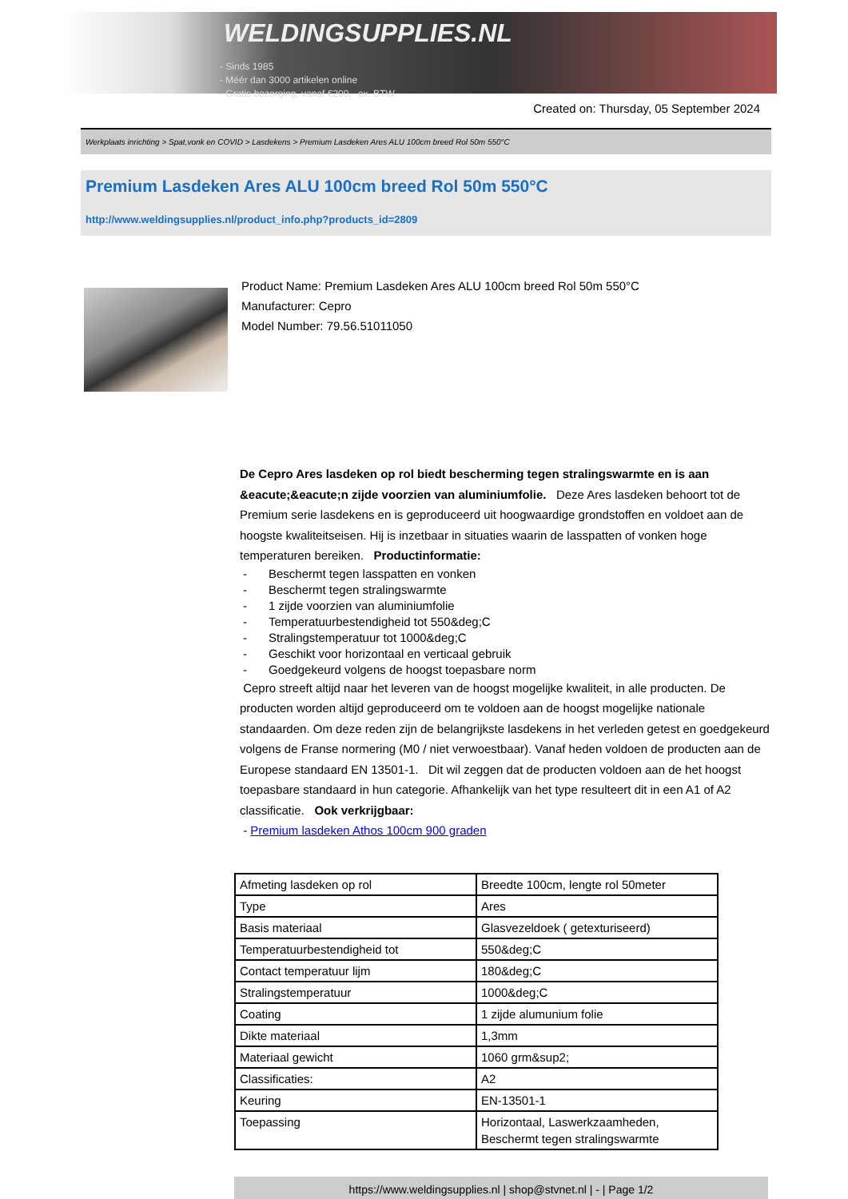WELDINGSUPPLIES.NL
- Sinds 1985
- Méér dan 3000 artikelen online
- Gratis bezorging, vanaf €200,--ex. BTW
Created on: Thursday, 05 September 2024
Werkplaats inrichting > Spat,vonk en COVID > Lasdekens > Premium Lasdeken Ares ALU 100cm breed Rol 50m 550°C
Premium Lasdeken Ares ALU 100cm breed Rol 50m 550°C
http://www.weldingsupplies.nl/product_info.php?products_id=2809
Product Name: Premium Lasdeken Ares ALU 100cm breed Rol 50m 550°C
Manufacturer: Cepro
Model Number: 79.56.51011050
De Cepro Ares lasdeken op rol biedt bescherming tegen stralingswarmte en is aan &eacute;&eacute;n zijde voorzien van aluminiumfolie. Deze Ares lasdeken behoort tot de Premium serie lasdekens en is geproduceerd uit hoogwaardige grondstoffen en voldoet aan de hoogste kwaliteitseisen. Hij is inzetbaar in situaties waarin de lasspatten of vonken hoge temperaturen bereiken. Productinformatie:
- Beschermt tegen lasspatten en vonken
- Beschermt tegen stralingswarmte
- 1 zijde voorzien van aluminiumfolie
- Temperatuurbestendigheid tot 550&deg;C
- Stralingstemperatuur tot 1000&deg;C
- Geschikt voor horizontaal en verticaal gebruik
- Goedgekeurd volgens de hoogst toepasbare norm
Cepro streeft altijd naar het leveren van de hoogst mogelijke kwaliteit, in alle producten. De producten worden altijd geproduceerd om te voldoen aan de hoogst mogelijke nationale standaarden. Om deze reden zijn de belangrijkste lasdekens in het verleden getest en goedgekeurd volgens de Franse normering (M0 / niet verwoestbaar). Vanaf heden voldoen de producten aan de Europese standaard EN 13501-1. Dit wil zeggen dat de producten voldoen aan de het hoogst toepasbare standaard in hun categorie. Afhankelijk van het type resulteert dit in een A1 of A2 classificatie. Ook verkrijgbaar:
- Premium lasdeken Athos 100cm 900 graden
| Afmeting lasdeken op rol | Breedte 100cm, lengte rol 50meter |
| Type | Ares |
| Basis materiaal | Glasvezeldoek ( getexturiseerd) |
| Temperatuurbestendigheid tot | 550&deg;C |
| Contact temperatuur lijm | 180&deg;C |
| Stralingstemperatuur | 1000&deg;C |
| Coating | 1 zijde alumunium folie |
| Dikte materiaal | 1,3mm |
| Materiaal gewicht | 1060 grm&sup2; |
| Classificaties: | A2 |
| Keuring | EN-13501-1 |
| Toepassing | Horizontaal, Laswerkzaamheden, Beschermt tegen stralingswarmte |
https://www.weldingsupplies.nl | shop@stvnet.nl | - | Page 1/2